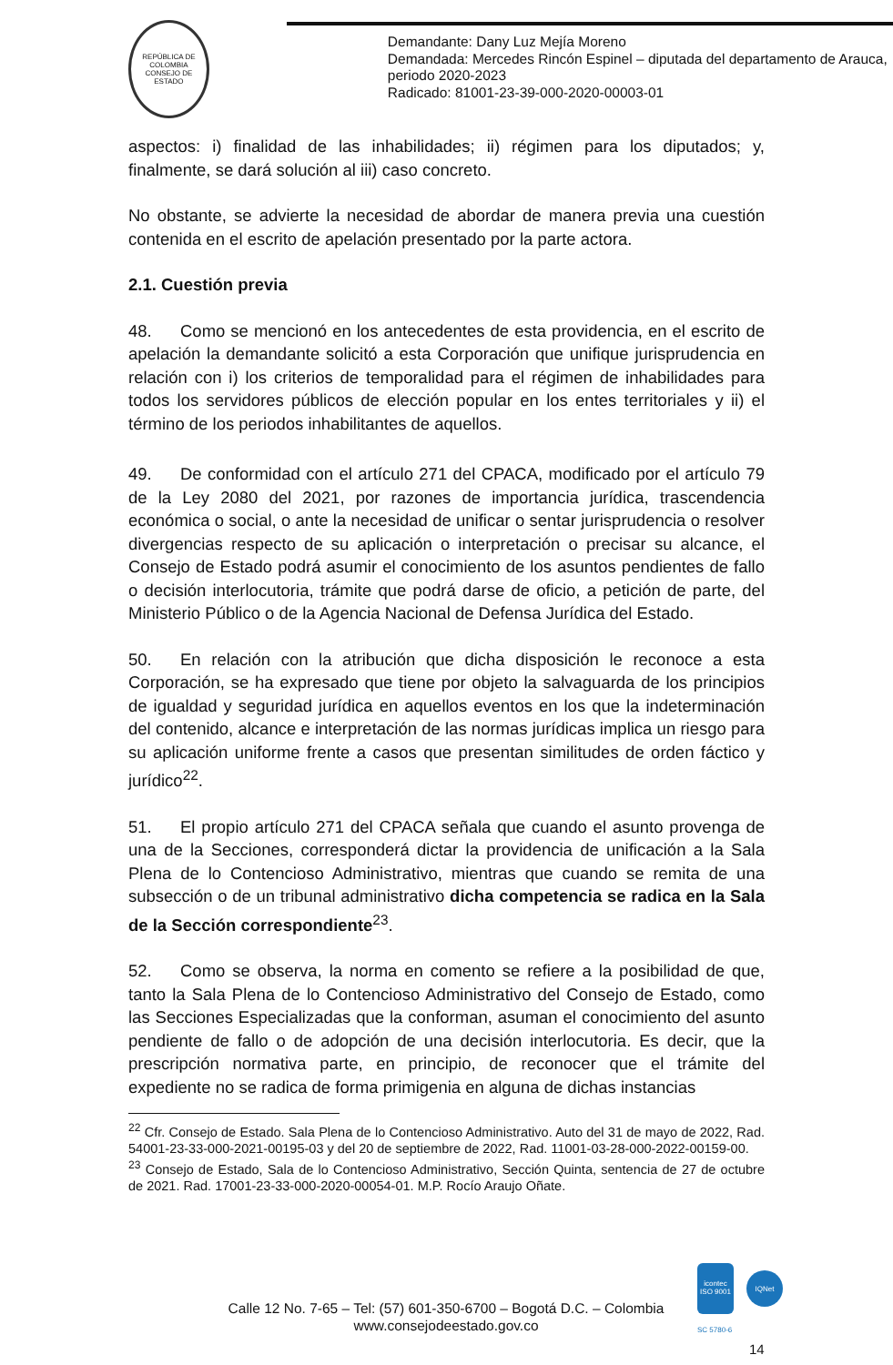REPÚBLICA DE COLOMBIA
CONSEJO DE ESTADO
Demandante: Dany Luz Mejía Moreno
Demandada: Mercedes Rincón Espinel – diputada del departamento de Arauca, periodo 2020-2023
Radicado: 81001-23-39-000-2020-00003-01
aspectos: i) finalidad de las inhabilidades; ii) régimen para los diputados; y, finalmente, se dará solución al iii) caso concreto.
No obstante, se advierte la necesidad de abordar de manera previa una cuestión contenida en el escrito de apelación presentado por la parte actora.
2.1. Cuestión previa
48. Como se mencionó en los antecedentes de esta providencia, en el escrito de apelación la demandante solicitó a esta Corporación que unifique jurisprudencia en relación con i) los criterios de temporalidad para el régimen de inhabilidades para todos los servidores públicos de elección popular en los entes territoriales y ii) el término de los periodos inhabilitantes de aquellos.
49. De conformidad con el artículo 271 del CPACA, modificado por el artículo 79 de la Ley 2080 del 2021, por razones de importancia jurídica, trascendencia económica o social, o ante la necesidad de unificar o sentar jurisprudencia o resolver divergencias respecto de su aplicación o interpretación o precisar su alcance, el Consejo de Estado podrá asumir el conocimiento de los asuntos pendientes de fallo o decisión interlocutoria, trámite que podrá darse de oficio, a petición de parte, del Ministerio Público o de la Agencia Nacional de Defensa Jurídica del Estado.
50. En relación con la atribución que dicha disposición le reconoce a esta Corporación, se ha expresado que tiene por objeto la salvaguarda de los principios de igualdad y seguridad jurídica en aquellos eventos en los que la indeterminación del contenido, alcance e interpretación de las normas jurídicas implica un riesgo para su aplicación uniforme frente a casos que presentan similitudes de orden fáctico y jurídico<sup>22</sup>.
51. El propio artículo 271 del CPACA señala que cuando el asunto provenga de una de la Secciones, corresponderá dictar la providencia de unificación a la Sala Plena de lo Contencioso Administrativo, mientras que cuando se remita de una subsección o de un tribunal administrativo dicha competencia se radica en la Sala de la Sección correspondiente<sup>23</sup>.
52. Como se observa, la norma en comento se refiere a la posibilidad de que, tanto la Sala Plena de lo Contencioso Administrativo del Consejo de Estado, como las Secciones Especializadas que la conforman, asuman el conocimiento del asunto pendiente de fallo o de adopción de una decisión interlocutoria. Es decir, que la prescripción normativa parte, en principio, de reconocer que el trámite del expediente no se radica de forma primigenia en alguna de dichas instancias
<sup>22</sup> Cfr. Consejo de Estado. Sala Plena de lo Contencioso Administrativo. Auto del 31 de mayo de 2022, Rad. 54001-23-33-000-2021-00195-03 y del 20 de septiembre de 2022, Rad. 11001-03-28-000-2022-00159-00.
<sup>23</sup> Consejo de Estado, Sala de lo Contencioso Administrativo, Sección Quinta, sentencia de 27 de octubre de 2021. Rad. 17001-23-33-000-2020-00054-01. M.P. Rocío Araujo Oñate.
Calle 12 No. 7-65 – Tel: (57) 601-350-6700 – Bogotá D.C. – Colombia
www.consejodeestado.gov.co
icontec
ISO 9001
IQNet
SC 5780-6
14